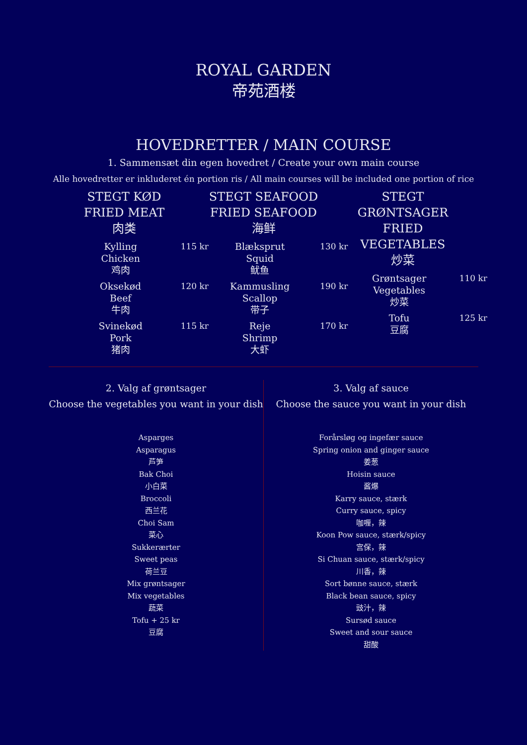ROYAL GARDEN
帝苑酒楼
HOVEDRETTER / MAIN COURSE
1. Sammensæt din egen hovedret / Create your own main course
Alle hovedretter er inkluderet én portion ris / All main courses will be included one portion of rice
STEGT KØD
FRIED MEAT
肉类
Kylling
Chicken
鸡肉
115 kr
Oksekød
Beef
牛肉
120 kr
Svinekød
Pork
猪肉
115 kr
STEGT SEAFOOD
FRIED SEAFOOD
海鲜
Blæksprut
Squid
鱿鱼
130 kr
Kammusling
Scallop
带子
190 kr
Reje
Shrimp
大虾
170 kr
STEGT GRØNTSAGER
FRIED VEGETABLES
炒菜
Grøntsager
Vegetables
炒菜
110 kr
Tofu
豆腐
125 kr
2. Valg af grøntsager
Choose the vegetables you want in your dish
Asparges
Asparagus
芦笋
Bak Choi
小白菜
Broccoli
西兰花
Choi Sam
菜心
Sukkerærter
Sweet peas
荷兰豆
Mix grøntsager
Mix vegetables
蔬菜
Tofu + 25 kr
豆腐
3. Valg af sauce
Choose the sauce you want in your dish
Forårsløg og ingefær sauce
Spring onion and ginger sauce
姜葱
Hoisin sauce
酱爆
Karry sauce, stærk
Curry sauce, spicy
咖喱，辣
Koon Pow sauce, stærk/spicy
宫保，辣
Si Chuan sauce, stærk/spicy
川香，辣
Sort bønne sauce, stærk
Black bean sauce, spicy
豉汁，辣
Sursød sauce
Sweet and sour sauce
甜酸